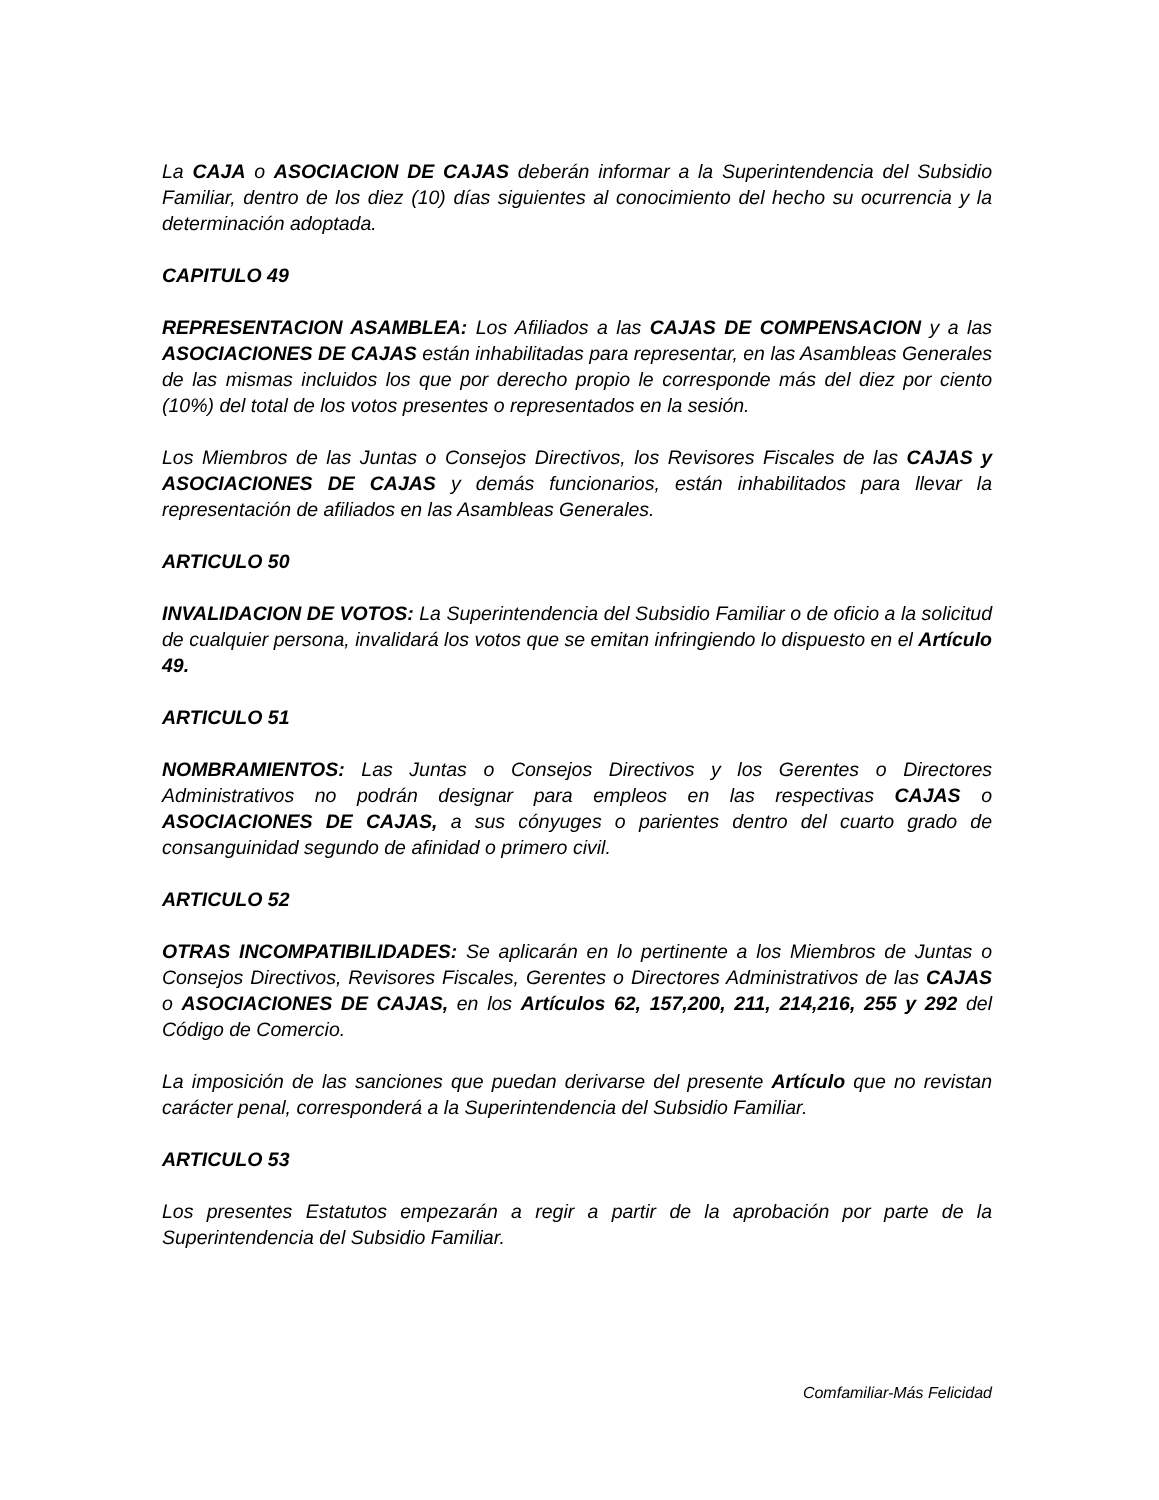La CAJA o ASOCIACION DE CAJAS deberán informar a la Superintendencia del Subsidio Familiar, dentro de los diez (10) días siguientes al conocimiento del hecho su ocurrencia y la determinación adoptada.
CAPITULO 49
REPRESENTACION ASAMBLEA: Los Afiliados a las CAJAS DE COMPENSACION y a las ASOCIACIONES DE CAJAS están inhabilitadas para representar, en las Asambleas Generales de las mismas incluidos los que por derecho propio le corresponde más del diez por ciento (10%) del total de los votos presentes o representados en la sesión.
Los Miembros de las Juntas o Consejos Directivos, los Revisores Fiscales de las CAJAS y ASOCIACIONES DE CAJAS y demás funcionarios, están inhabilitados para llevar la representación de afiliados en las Asambleas Generales.
ARTICULO 50
INVALIDACION DE VOTOS: La Superintendencia del Subsidio Familiar o de oficio a la solicitud de cualquier persona, invalidará los votos que se emitan infringiendo lo dispuesto en el Artículo 49.
ARTICULO 51
NOMBRAMIENTOS: Las Juntas o Consejos Directivos y los Gerentes o Directores Administrativos no podrán designar para empleos en las respectivas CAJAS o ASOCIACIONES DE CAJAS, a sus cónyuges o parientes dentro del cuarto grado de consanguinidad segundo de afinidad o primero civil.
ARTICULO 52
OTRAS INCOMPATIBILIDADES: Se aplicarán en lo pertinente a los Miembros de Juntas o Consejos Directivos, Revisores Fiscales, Gerentes o Directores Administrativos de las CAJAS o ASOCIACIONES DE CAJAS, en los Artículos 62, 157,200, 211, 214,216, 255 y 292 del Código de Comercio.
La imposición de las sanciones que puedan derivarse del presente Artículo que no revistan carácter penal, corresponderá a la Superintendencia del Subsidio Familiar.
ARTICULO 53
Los presentes Estatutos empezarán a regir a partir de la aprobación por parte de la Superintendencia del Subsidio Familiar.
Comfamiliar-Más Felicidad